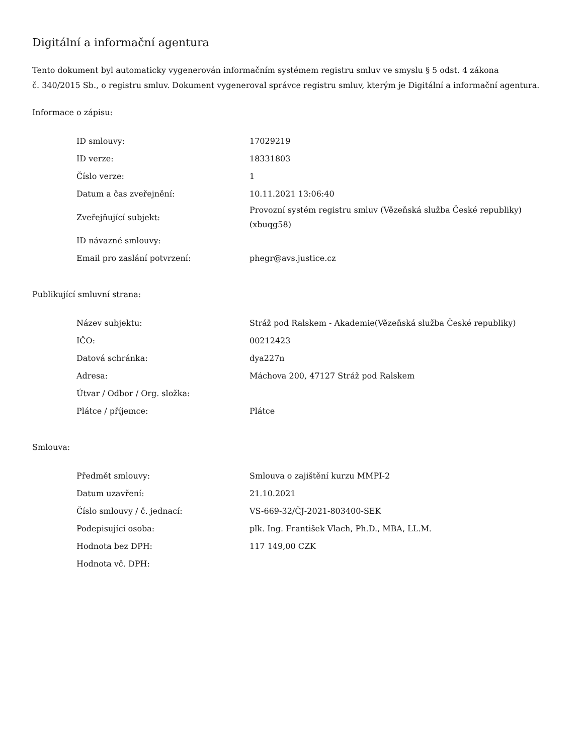Digitální a informační agentura
Tento dokument byl automaticky vygenerován informačním systémem registru smluv ve smyslu § 5 odst. 4 zákona
č. 340/2015 Sb., o registru smluv. Dokument vygeneroval správce registru smluv, kterým je Digitální a informační agentura.
Informace o zápisu:
| ID smlouvy: | 17029219 |
| ID verze: | 18331803 |
| Číslo verze: | 1 |
| Datum a čas zveřejnění: | 10.11.2021 13:06:40 |
| Zveřejňující subjekt: | Provozní systém registru smluv (Vězeňská služba České republiky) (xbuqg58) |
| ID návazné smlouvy: | |
| Email pro zaslání potvrzení: | phegr@avs.justice.cz |
Publikující smluvní strana:
| Název subjektu: | Stráž pod Ralskem - Akademie(Vězeňská služba České republiky) |
| IČO: | 00212423 |
| Datová schránka: | dya227n |
| Adresa: | Máchova 200, 47127 Stráž pod Ralskem |
| Útvar / Odbor / Org. složka: | |
| Plátce / příjemce: | Plátce |
Smlouva:
| Předmět smlouvy: | Smlouva o zajištění kurzu MMPI-2 |
| Datum uzavření: | 21.10.2021 |
| Číslo smlouvy / č. jednací: | VS-669-32/ČJ-2021-803400-SEK |
| Podepisující osoba: | plk. Ing. František Vlach, Ph.D., MBA, LL.M. |
| Hodnota bez DPH: | 117 149,00 CZK |
| Hodnota vč. DPH: | |